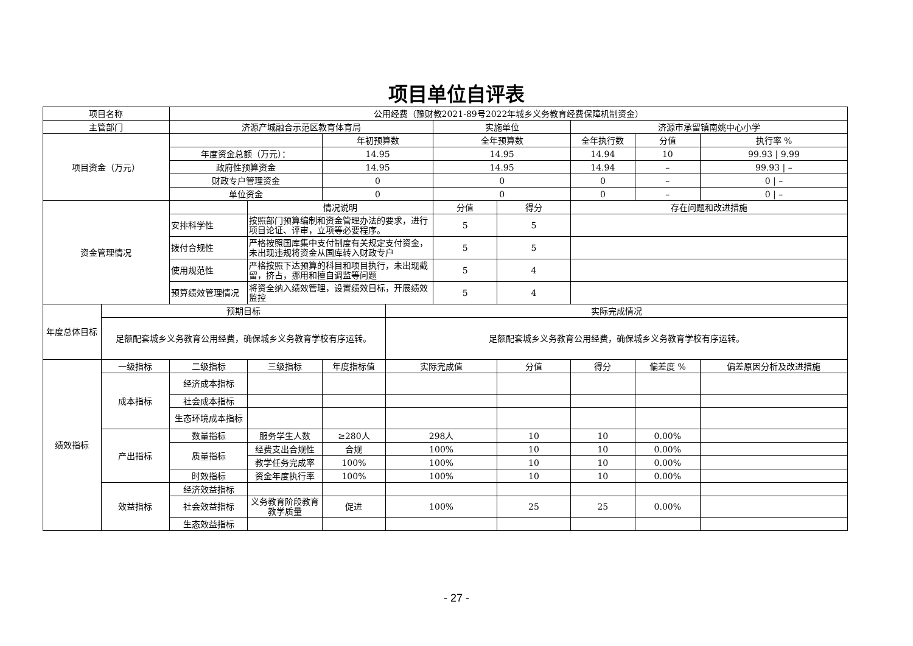项目单位自评表
| 项目名称 | | 公用经费（豫财教2021-89号2022年城乡义务教育经费保障机制资金） | | | | | | | | |
| 主管部门 | | 济源产城融合示范区教育体育局 | | | | 实施单位 | | 济源市承留镇南姚中心小学 | | |
| 项目资金（万元） | | | | 年初预算数 | | 全年预算数 | | 全年执行数 | 分值 | 执行率 % |
| | | 年度资金总额（万元）： | | 14.95 | | 14.95 | | 14.94 | 10 | 99.93 / 9.99 |
| | | 政府性预算资金 | | 14.95 | | 14.95 | | 14.94 | – | 99.93 / – |
| | | 财政专户管理资金 | | 0 | | 0 | | 0 | – | 0 / – |
| | | 单位资金 | | 0 | | 0 | | 0 | – | 0 / – |
| 资金管理情况 | | | 情况说明 | | | 分值 | 得分 | 存在问题和改进措施 | | |
| | | 安排科学性 | 按照部门预算编制和资金管理办法的要求，进行项目论证、评审，立项等必要程序。 | | | 5 | 5 | | | |
| | | 拨付合规性 | 严格按照国库集中支付制度有关规定支付资金，未出现违规将资金从国库转入财政专户 | | | 5 | 5 | | | |
| | | 使用规范性 | 严格按照下达预算的科目和项目执行，未出现截留，挤占，挪用和擅自调监等问题 | | | 5 | 4 | | | |
| | | 预算绩效管理情况 | 将资全纳入绩效管理，设置绩效目标，开展绩效监控 | | | 5 | 4 | | | |
| 年度总体目标 | 预期目标 | | | | 实际完成情况 | | | | | |
| | 足额配套城乡义务教育公用经费，确保城乡义务教育学校有序运转。 | | | | 足额配套城乡义务教育公用经费，确保城乡义务教育学校有序运转。 | | | | | |
| 绩效指标 | 一级指标 | 二级指标 | 三级指标 | 年度指标值 | 实际完成值 | | 分值 | 得分 | 偏差度 % | 偏差原因分析及改进措施 |
| | 成本指标 | 经济成本指标 | | | | | | | | |
| | | 社会成本指标 | | | | | | | | |
| | | 生态环境成本指标 | | | | | | | | |
| | 产出指标 | 数量指标 | 服务学生人数 | ≥280人 | 298人 | | 10 | 10 | 0.00% | |
| | | 质量指标 | 经费支出合规性 | 合规 | 100% | | 10 | 10 | 0.00% | |
| | | | 教学任务完成率 | 100% | 100% | | 10 | 10 | 0.00% | |
| | | 时效指标 | 资金年度执行率 | 100% | 100% | | 10 | 10 | 0.00% | |
| | 效益指标 | 经济效益指标 | | | | | | | | |
| | | 社会效益指标 | 义务教育阶段教育教学质量 | 促进 | 100% | | 25 | 25 | 0.00% | |
| | | 生态效益指标 | | | | | | | | |
- 27 -